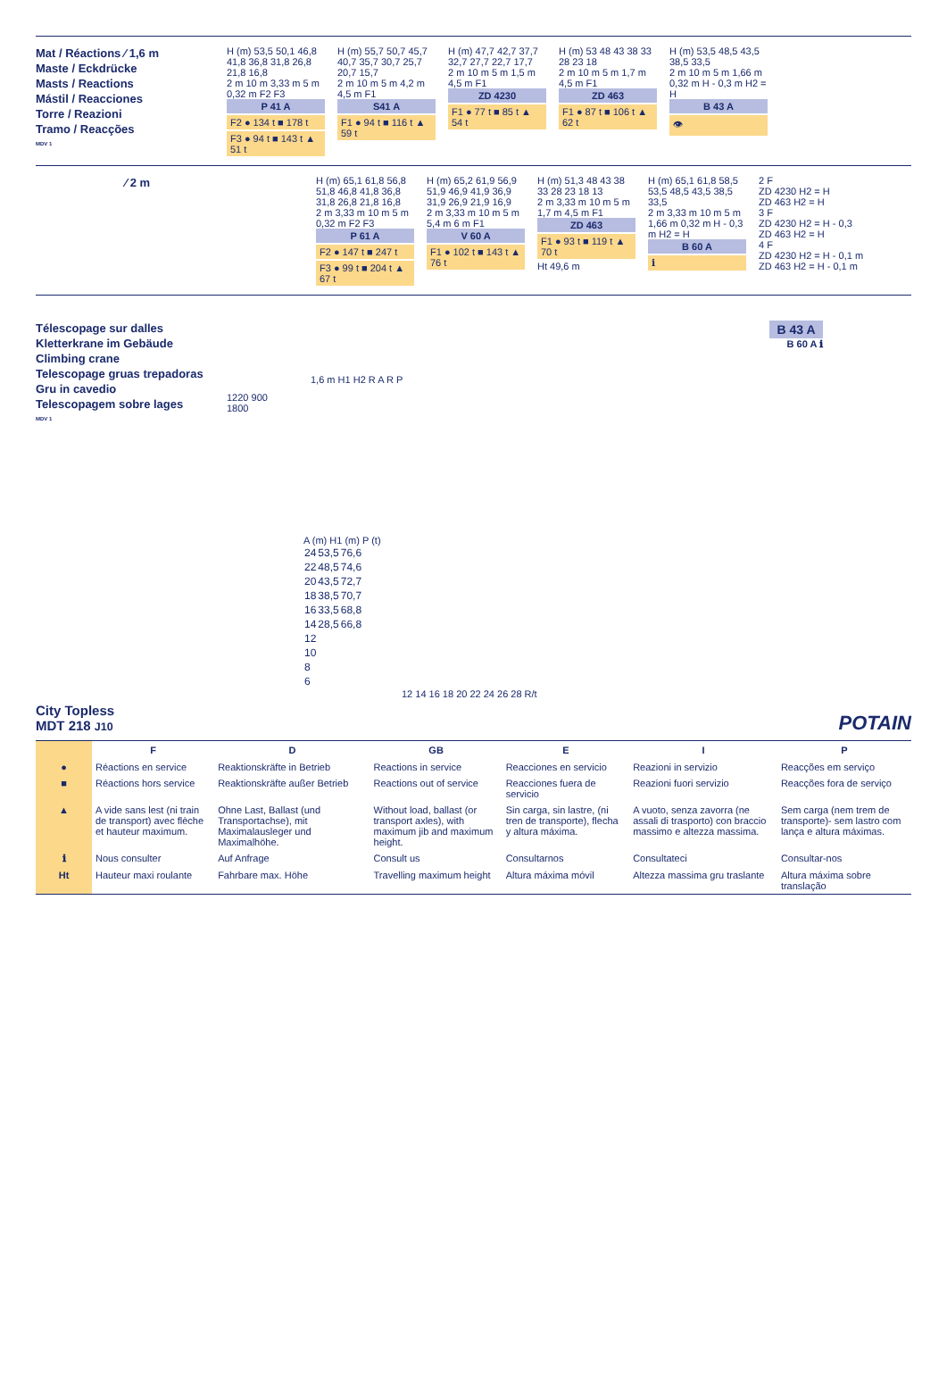Mat / Réactions ⁄ 1,6 m
Maste / Eckdrücke
Masts / Reactions
Mástil / Reacciones
Torre / Reazioni
Tramo / Reacções
MDV 1
H (m) 53,5 50,1 46,8 41,8 36,8 31,8 26,8 21,8 16,8
2 m 10 m 3,33 m 5 m 0,32 m F2 F3
P 41 A
F2 ● 134 t ■ 178 t
F3 ● 94 t ■ 143 t ▲ 51 t
H (m) 55,7 50,7 45,7 40,7 35,7 30,7 25,7 20,7 15,7
2 m 10 m 5 m 4,2 m 4,5 m F1
S41 A
F1 ● 94 t ■ 116 t ▲ 59 t
H (m) 47,7 42,7 37,7 32,7 27,7 22,7 17,7
2 m 10 m 5 m 1,5 m 4,5 m F1
ZD 4230
F1 ● 77 t ■ 85 t ▲ 54 t
H (m) 53 48 43 38 33 28 23 18
2 m 10 m 5 m 1,7 m 4,5 m F1
ZD 463
F1 ● 87 t ■ 106 t ▲ 62 t
H (m) 53,5 48,5 43,5 38,5 33,5
2 m 10 m 5 m 1,66 m 0,32 m H - 0,3 m H2 = H
B 43 A
👁
⁄ 2 m
H (m) 65,1 61,8 56,8 51,8 46,8 41,8 36,8 31,8 26,8 21,8 16,8
2 m 3,33 m 10 m 5 m 0,32 m F2 F3
P 61 A
F2 ● 147 t ■ 247 t
F3 ● 99 t ■ 204 t ▲ 67 t
H (m) 65,2 61,9 56,9 51,9 46,9 41,9 36,9 31,9 26,9 21,9 16,9
2 m 3,33 m 10 m 5 m 5,4 m 6 m F1
V 60 A
F1 ● 102 t ■ 143 t ▲ 76 t
H (m) 51,3 48 43 38 33 28 23 18 13
2 m 3,33 m 10 m 5 m 1,7 m 4,5 m F1
ZD 463
F1 ● 93 t ■ 119 t ▲ 70 t
Ht 49,6 m
H (m) 65,1 61,8 58,5 53,5 48,5 43,5 38,5 33,5
2 m 3,33 m 10 m 5 m 1,66 m 0,32 m H - 0,3 m H2 = H
B 60 A
ℹ
2 F
ZD 4230 H2 = H
ZD 463 H2 = H
3 F
ZD 4230 H2 = H - 0,3
ZD 463 H2 = H
4 F
ZD 4230 H2 = H - 0,1 m
ZD 463 H2 = H - 0,1 m
Télescopage sur dalles
Kletterkrane im Gebäude
Climbing crane
Telescopage gruas trepadoras
Gru in cavedio
Telescopagem sobre lages
MDV 1
1220 900
1800
1,6 m H1 H2 R A R P
B 43 A
B 60 A ℹ
A (m) H1 (m) P (t)
| 24 | 53,5 | 76,6 |
| 22 | 48,5 | 74,6 |
| 20 | 43,5 | 72,7 |
| 18 | 38,5 | 70,7 |
| 16 | 33,5 | 68,8 |
| 14 | 28,5 | 66,8 |
| 12 | | |
| 10 | | |
| 8 | | |
| 6 | | |
12 14 16 18 20 22 24 26 28 R/t
City Topless
MDT 218 J10
POTAIN
| | F | D | GB | E | I | P |
| ● | Réactions en service | Reaktionskräfte in Betrieb | Reactions in service | Reacciones en servicio | Reazioni in servizio | Reacções em serviço |
| ■ | Réactions hors service | Reaktionskräfte außer Betrieb | Reactions out of service | Reacciones fuera de servicio | Reazioni fuori servizio | Reacções fora de serviço |
| ▲ | A vide sans lest (ni train de transport) avec flèche et hauteur maximum. | Ohne Last, Ballast (und Transportachse), mit Maximalausleger und Maximalhöhe. | Without load, ballast (or transport axles), with maximum jib and maximum height. | Sin carga, sin lastre, (ni tren de transporte), flecha y altura máxima. | A vuoto, senza zavorra (ne assali di trasporto) con braccio massimo e altezza massima. | Sem carga (nem trem de transporte)- sem lastro com lança e altura máximas. |
| ℹ | Nous consulter | Auf Anfrage | Consult us | Consultarnos | Consultateci | Consultar-nos |
| Ht | Hauteur maxi roulante | Fahrbare max. Höhe | Travelling maximum height | Altura máxima móvil | Altezza massima gru traslante | Altura máxima sobre translação |